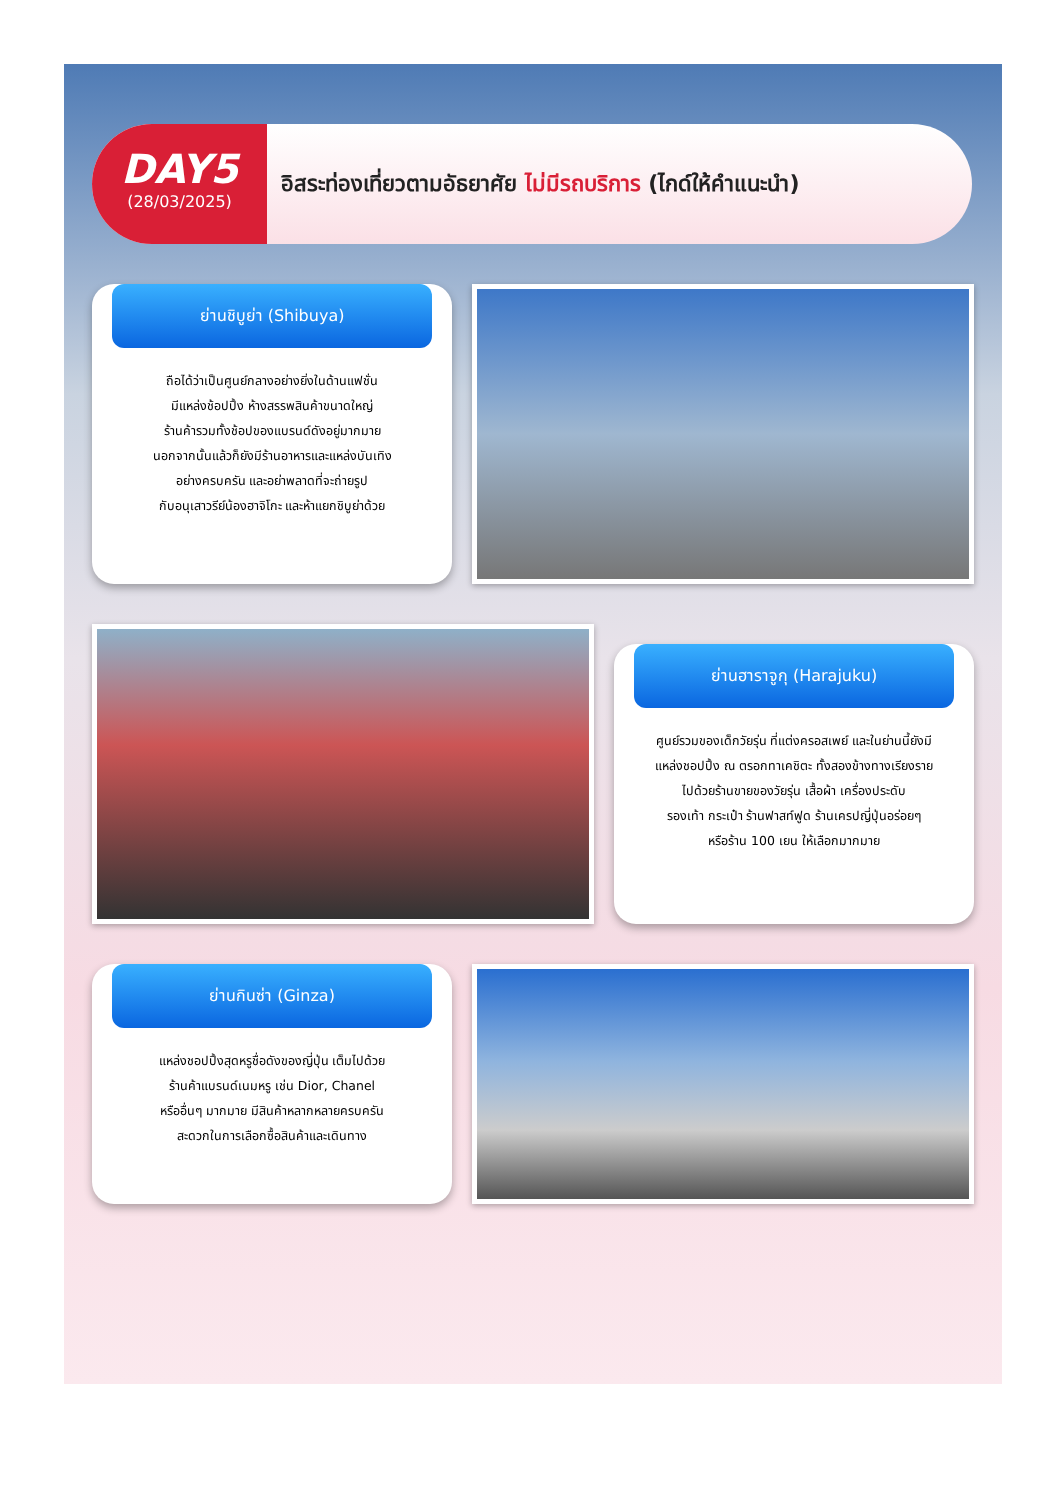DAY5
(28/03/2025)
อิสระท่องเที่ยวตามอัธยาศัย ไม่มีรถบริการ (ไกด์ให้คำแนะนำ)
ย่านชิบูย่า (Shibuya)
ถือได้ว่าเป็นศูนย์กลางอย่างยิ่งในด้านแฟชั่น
มีแหล่งช้อปปิ้ง ห้างสรรพสินค้าขนาดใหญ่
ร้านค้ารวมทั้งช้อปของแบรนด์ดังอยู่มากมาย
นอกจากนั้นแล้วก็ยังมีร้านอาหารและแหล่งบันเทิง
อย่างครบครัน และอย่าพลาดที่จะถ่ายรูป
กับอนุเสาวรีย์น้องฮาจิโกะ และห้าแยกชิบูย่าด้วย
ย่านฮาราจูกุ (Harajuku)
ศูนย์รวมของเด็กวัยรุ่น ที่แต่งครอสเพย์ และในย่านนี้ยังมี
แหล่งชอปปิ้ง ณ ตรอกทาเคชิตะ ทั้งสองข้างทางเรียงราย
ไปด้วยร้านขายของวัยรุ่น เสื้อผ้า เครื่องประดับ
รองเท้า กระเป๋า ร้านฟาสท์ฟูด ร้านเครปญี่ปุ่นอร่อยๆ
หรือร้าน 100 เยน ให้เลือกมากมาย
ย่านกินซ่า (Ginza)
แหล่งชอปปิ้งสุดหรูชื่อดังของญี่ปุ่น เต็มไปด้วย
ร้านค้าแบรนด์เนมหรู เช่น Dior, Chanel
หรืออื่นๆ มากมาย มีสินค้าหลากหลายครบครัน
สะดวกในการเลือกซื้อสินค้าและเดินทาง